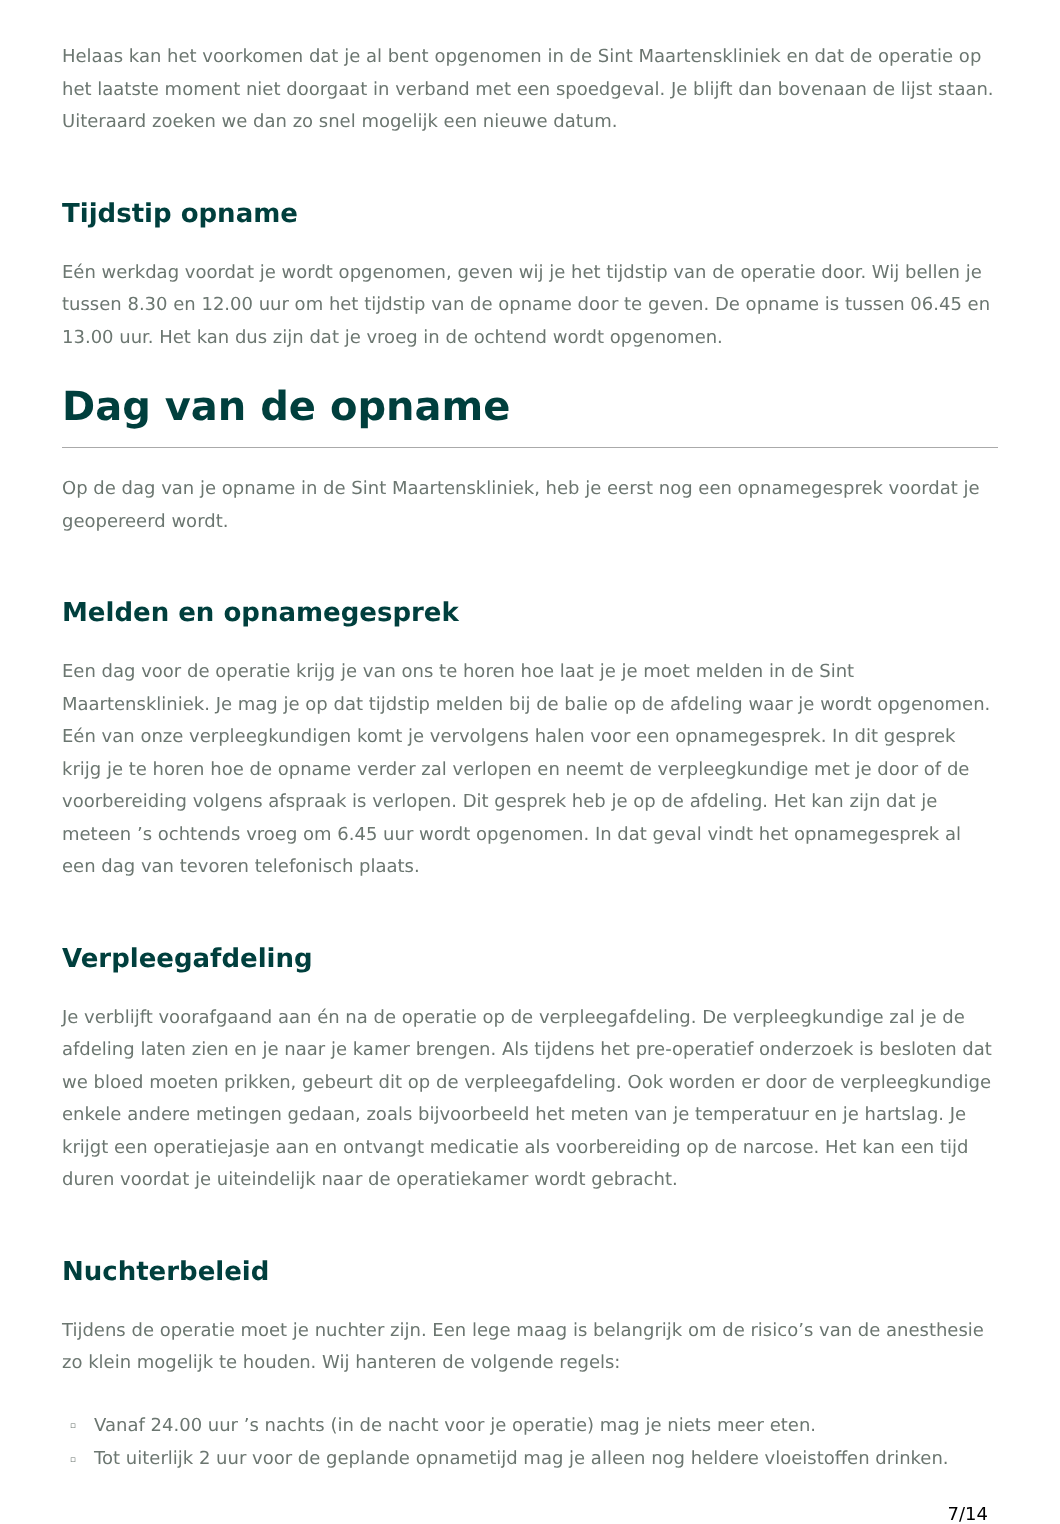Helaas kan het voorkomen dat je al bent opgenomen in de Sint Maartenskliniek en dat de operatie op het laatste moment niet doorgaat in verband met een spoedgeval. Je blijft dan bovenaan de lijst staan. Uiteraard zoeken we dan zo snel mogelijk een nieuwe datum.
Tijdstip opname
Eén werkdag voordat je wordt opgenomen, geven wij je het tijdstip van de operatie door. Wij bellen je tussen 8.30 en 12.00 uur om het tijdstip van de opname door te geven. De opname is tussen 06.45 en 13.00 uur. Het kan dus zijn dat je vroeg in de ochtend wordt opgenomen.
Dag van de opname
Op de dag van je opname in de Sint Maartenskliniek, heb je eerst nog een opnamegesprek voordat je geopereerd wordt.
Melden en opnamegesprek
Een dag voor de operatie krijg je van ons te horen hoe laat je je moet melden in de Sint Maartenskliniek. Je mag je op dat tijdstip melden bij de balie op de afdeling waar je wordt opgenomen. Eén van onze verpleegkundigen komt je vervolgens halen voor een opnamegesprek. In dit gesprek krijg je te horen hoe de opname verder zal verlopen en neemt de verpleegkundige met je door of de voorbereiding volgens afspraak is verlopen. Dit gesprek heb je op de afdeling. Het kan zijn dat je meteen ’s ochtends vroeg om 6.45 uur wordt opgenomen. In dat geval vindt het opnamegesprek al een dag van tevoren telefonisch plaats.
Verpleegafdeling
Je verblijft voorafgaand aan én na de operatie op de verpleegafdeling. De verpleegkundige zal je de afdeling laten zien en je naar je kamer brengen. Als tijdens het pre-operatief onderzoek is besloten dat we bloed moeten prikken, gebeurt dit op de verpleegafdeling. Ook worden er door de verpleegkundige enkele andere metingen gedaan, zoals bijvoorbeeld het meten van je temperatuur en je hartslag. Je krijgt een operatiejasje aan en ontvangt medicatie als voorbereiding op de narcose. Het kan een tijd duren voordat je uiteindelijk naar de operatiekamer wordt gebracht.
Nuchterbeleid
Tijdens de operatie moet je nuchter zijn. Een lege maag is belangrijk om de risico’s van de anesthesie zo klein mogelijk te houden. Wij hanteren de volgende regels:
Vanaf 24.00 uur ’s nachts (in de nacht voor je operatie) mag je niets meer eten.
Tot uiterlijk 2 uur voor de geplande opnametijd mag je alleen nog heldere vloeistoffen drinken.
7/14